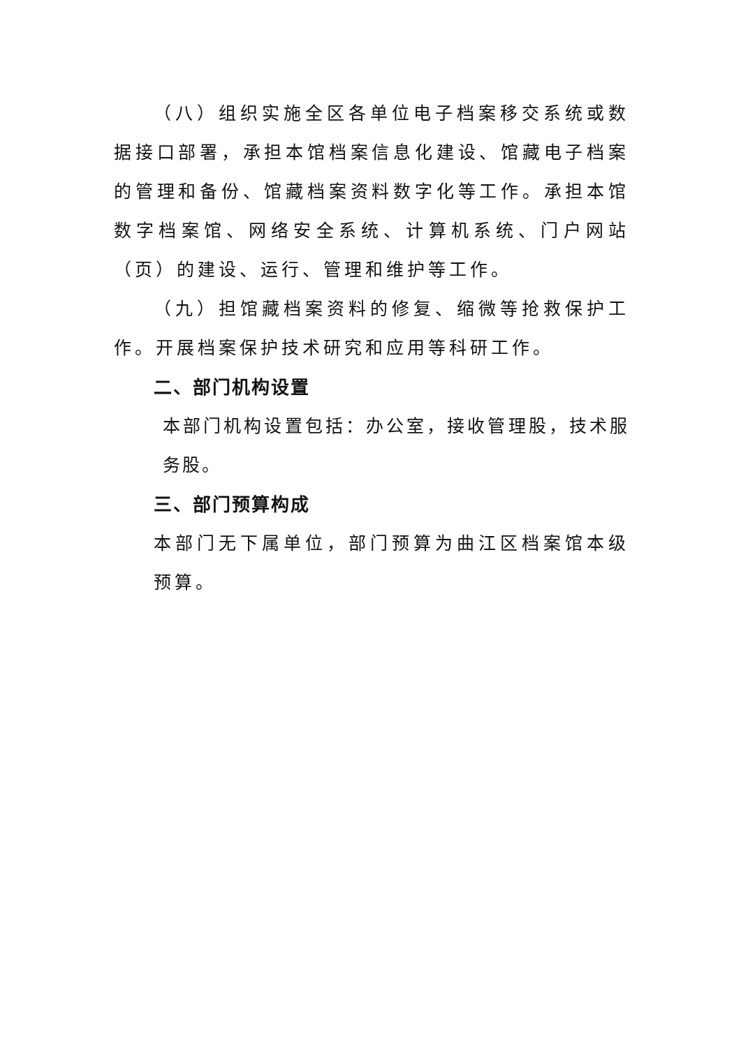（八）组织实施全区各单位电子档案移交系统或数据接口部署，承担本馆档案信息化建设、馆藏电子档案的管理和备份、馆藏档案资料数字化等工作。承担本馆数字档案馆、网络安全系统、计算机系统、门户网站（页）的建设、运行、管理和维护等工作。
（九）担馆藏档案资料的修复、缩微等抢救保护工作。开展档案保护技术研究和应用等科研工作。
二、部门机构设置
本部门机构设置包括：办公室，接收管理股，技术服务股。
三、部门预算构成
本部门无下属单位，部门预算为曲江区档案馆本级预算。